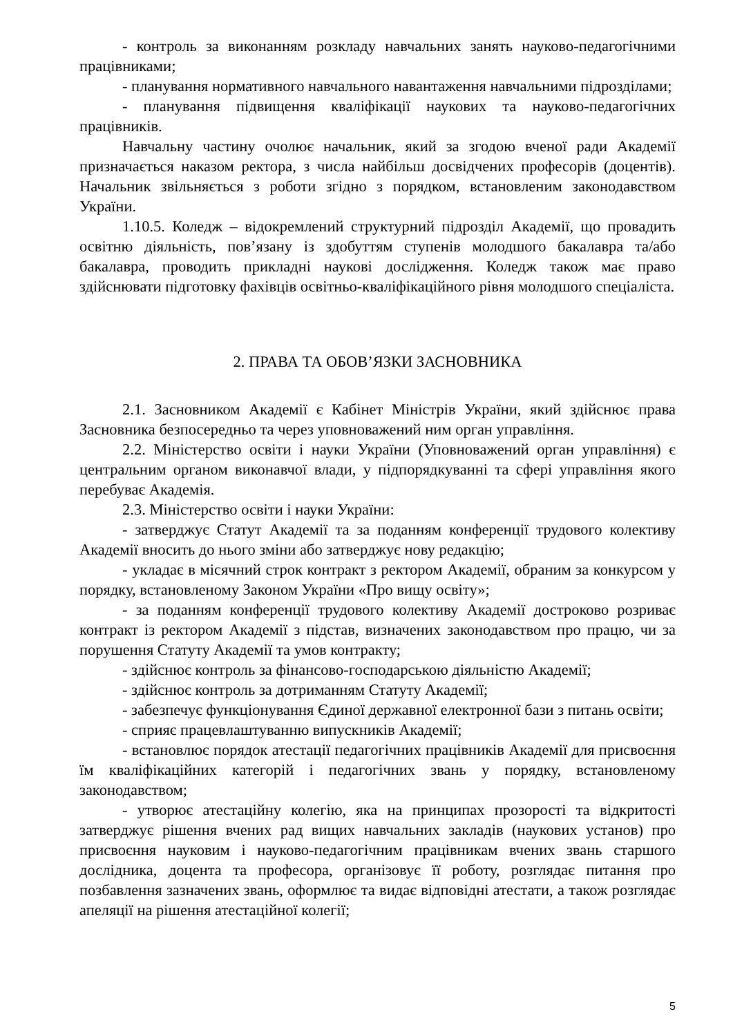- контроль за виконанням розкладу навчальних занять науково-педагогічними працівниками;
- планування нормативного навчального навантаження навчальними підрозділами;
- планування підвищення кваліфікації наукових та науково-педагогічних працівників.
Навчальну частину очолює начальник, який за згодою вченої ради Академії призначається наказом ректора, з числа найбільш досвідчених професорів (доцентів). Начальник звільняється з роботи згідно з порядком, встановленим законодавством України.
1.10.5. Коледж – відокремлений структурний підрозділ Академії, що провадить освітню діяльність, пов’язану із здобуттям ступенів молодшого бакалавра та/або бакалавра, проводить прикладні наукові дослідження. Коледж також має право здійснювати підготовку фахівців освітньо-кваліфікаційного рівня молодшого спеціаліста.
2. ПРАВА ТА ОБОВ’ЯЗКИ ЗАСНОВНИКА
2.1. Засновником Академії є Кабінет Міністрів України, який здійснює права Засновника безпосередньо та через уповноважений ним орган управління.
2.2. Міністерство освіти і науки України (Уповноважений орган управління) є центральним органом виконавчої влади, у підпорядкуванні та сфері управління якого перебуває Академія.
2.3. Міністерство освіти і науки України:
- затверджує Статут Академії та за поданням конференції трудового колективу Академії вносить до нього зміни або затверджує нову редакцію;
- укладає в місячний строк контракт з ректором Академії, обраним за конкурсом у порядку, встановленому Законом України «Про вищу освіту»;
- за поданням конференції трудового колективу Академії достроково розриває контракт із ректором Академії з підстав, визначених законодавством про працю, чи за порушення Статуту Академії та умов контракту;
- здійснює контроль за фінансово-господарською діяльністю Академії;
- здійснює контроль за дотриманням Статуту Академії;
- забезпечує функціонування Єдиної державної електронної бази з питань освіти;
- сприяє працевлаштуванню випускників Академії;
- встановлює порядок атестації педагогічних працівників Академії для присвоєння їм кваліфікаційних категорій і педагогічних звань у порядку, встановленому законодавством;
- утворює атестаційну колегію, яка на принципах прозорості та відкритості затверджує рішення вчених рад вищих навчальних закладів (наукових установ) про присвоєння науковим і науково-педагогічним працівникам вчених звань старшого дослідника, доцента та професора, організовує її роботу, розглядає питання про позбавлення зазначених звань, оформлює та видає відповідні атестати, а також розглядає апеляції на рішення атестаційної колегії;
5